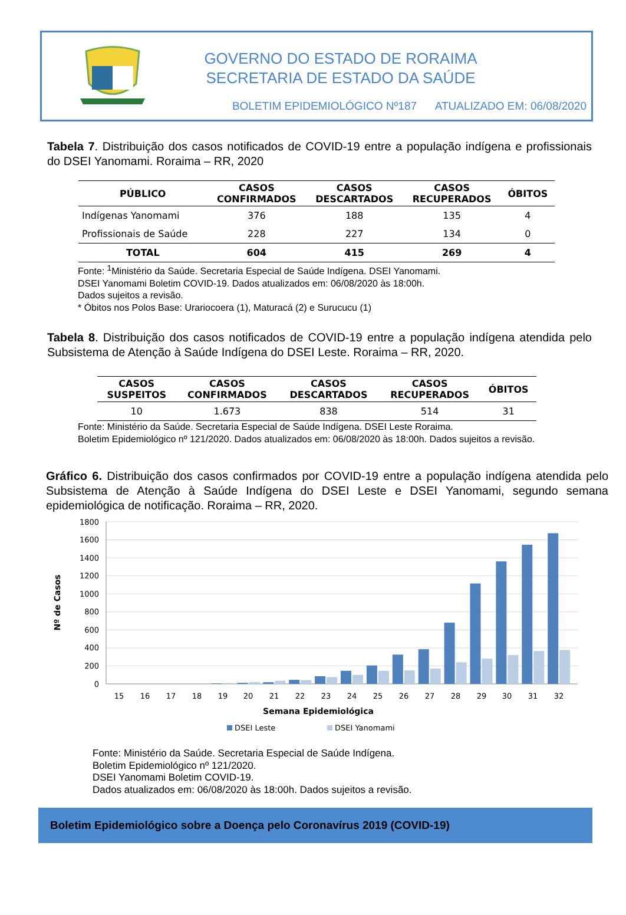GOVERNO DO ESTADO DE RORAIMA
SECRETARIA DE ESTADO DA SAÚDE
BOLETIM EPIDEMIOLÓGICO Nº187 ATUALIZADO EM: 06/08/2020
Tabela 7. Distribuição dos casos notificados de COVID-19 entre a população indígena e profissionais do DSEI Yanomami. Roraima – RR, 2020
| PÚBLICO | CASOS CONFIRMADOS | CASOS DESCARTADOS | CASOS RECUPERADOS | ÓBITOS |
| --- | --- | --- | --- | --- |
| Indígenas Yanomami | 376 | 188 | 135 | 4 |
| Profissionais de Saúde | 228 | 227 | 134 | 0 |
| TOTAL | 604 | 415 | 269 | 4 |
Fonte: <sup>1</sup>Ministério da Saúde. Secretaria Especial de Saúde Indígena. DSEI Yanomami.
DSEI Yanomami Boletim COVID-19. Dados atualizados em: 06/08/2020 às 18:00h.
Dados sujeitos a revisão.
* Óbitos nos Polos Base: Urariocoera (1), Maturacá (2) e Surucucu (1)
Tabela 8. Distribuição dos casos notificados de COVID-19 entre a população indígena atendida pelo Subsistema de Atenção à Saúde Indígena do DSEI Leste. Roraima – RR, 2020.
| CASOS SUSPEITOS | CASOS CONFIRMADOS | CASOS DESCARTADOS | CASOS RECUPERADOS | ÓBITOS |
| --- | --- | --- | --- | --- |
| 10 | 1.673 | 838 | 514 | 31 |
Fonte: Ministério da Saúde. Secretaria Especial de Saúde Indígena. DSEI Leste Roraima.
Boletim Epidemiológico nº 121/2020. Dados atualizados em: 06/08/2020 às 18:00h. Dados sujeitos a revisão.
Gráfico 6. Distribuição dos casos confirmados por COVID-19 entre a população indígena atendida pelo Subsistema de Atenção à Saúde Indígena do DSEI Leste e DSEI Yanomami, segundo semana epidemiológica de notificação. Roraima – RR, 2020.
1800
1600
1400
1200
1000
800
600
400
200
0
Nº de Casos
15
16
17
18
19
20
21
22
23
24
25
26
27
28
29
30
31
32
Semana Epidemiológica
DSEI Leste
DSEI Yanomami
Fonte: Ministério da Saúde. Secretaria Especial de Saúde Indígena.
Boletim Epidemiológico nº 121/2020.
DSEI Yanomami Boletim COVID-19.
Dados atualizados em: 06/08/2020 às 18:00h. Dados sujeitos a revisão.
Boletim Epidemiológico sobre a Doença pelo Coronavírus 2019 (COVID-19)